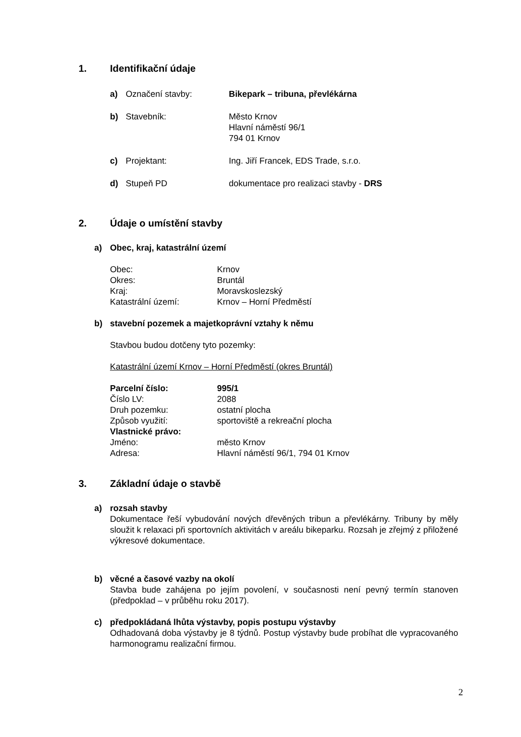1. Identifikační údaje
a) Označení stavby: Bikepark – tribuna, převlékárna
b) Stavebník: Město Krnov
Hlavní náměstí 96/1
794 01 Krnov
c) Projektant: Ing. Jiří Francek, EDS Trade, s.r.o.
d) Stupeň PD dokumentace pro realizaci stavby - DRS
2. Údaje o umístění stavby
a) Obec, kraj, katastrální území
Obec:
Krnov
Okres:
Bruntál
Kraj:
Moravskoslezský
Katastrální území:
Krnov – Horní Předměstí
b) stavební pozemek a majetkoprávní vztahy k němu
Stavbou budou dotčeny tyto pozemky:
Katastrální území Krnov – Horní Předměstí (okres Bruntál)
Parcelní číslo: 995/1
Číslo LV:
2088
Druh pozemku:
ostatní plocha
Způsob využití:
sportoviště a rekreační plocha
Vlastnické právo:
Jméno:
město Krnov
Adresa:
Hlavní náměstí 96/1, 794 01 Krnov
3. Základní údaje o stavbě
a) rozsah stavby
Dokumentace řeší vybudování nových dřevěných tribun a převlékárny. Tribuny by měly sloužit k relaxaci při sportovních aktivitách v areálu bikeparku. Rozsah je zřejmý z přiložené výkresové dokumentace.
b) věcné a časové vazby na okolí
Stavba bude zahájena po jejím povolení, v současnosti není pevný termín stanoven (předpoklad – v průběhu roku 2017).
c) předpokládaná lhůta výstavby, popis postupu výstavby
Odhadovaná doba výstavby je 8 týdnů. Postup výstavby bude probíhat dle vypracovaného harmonogramu realizační firmou.
2